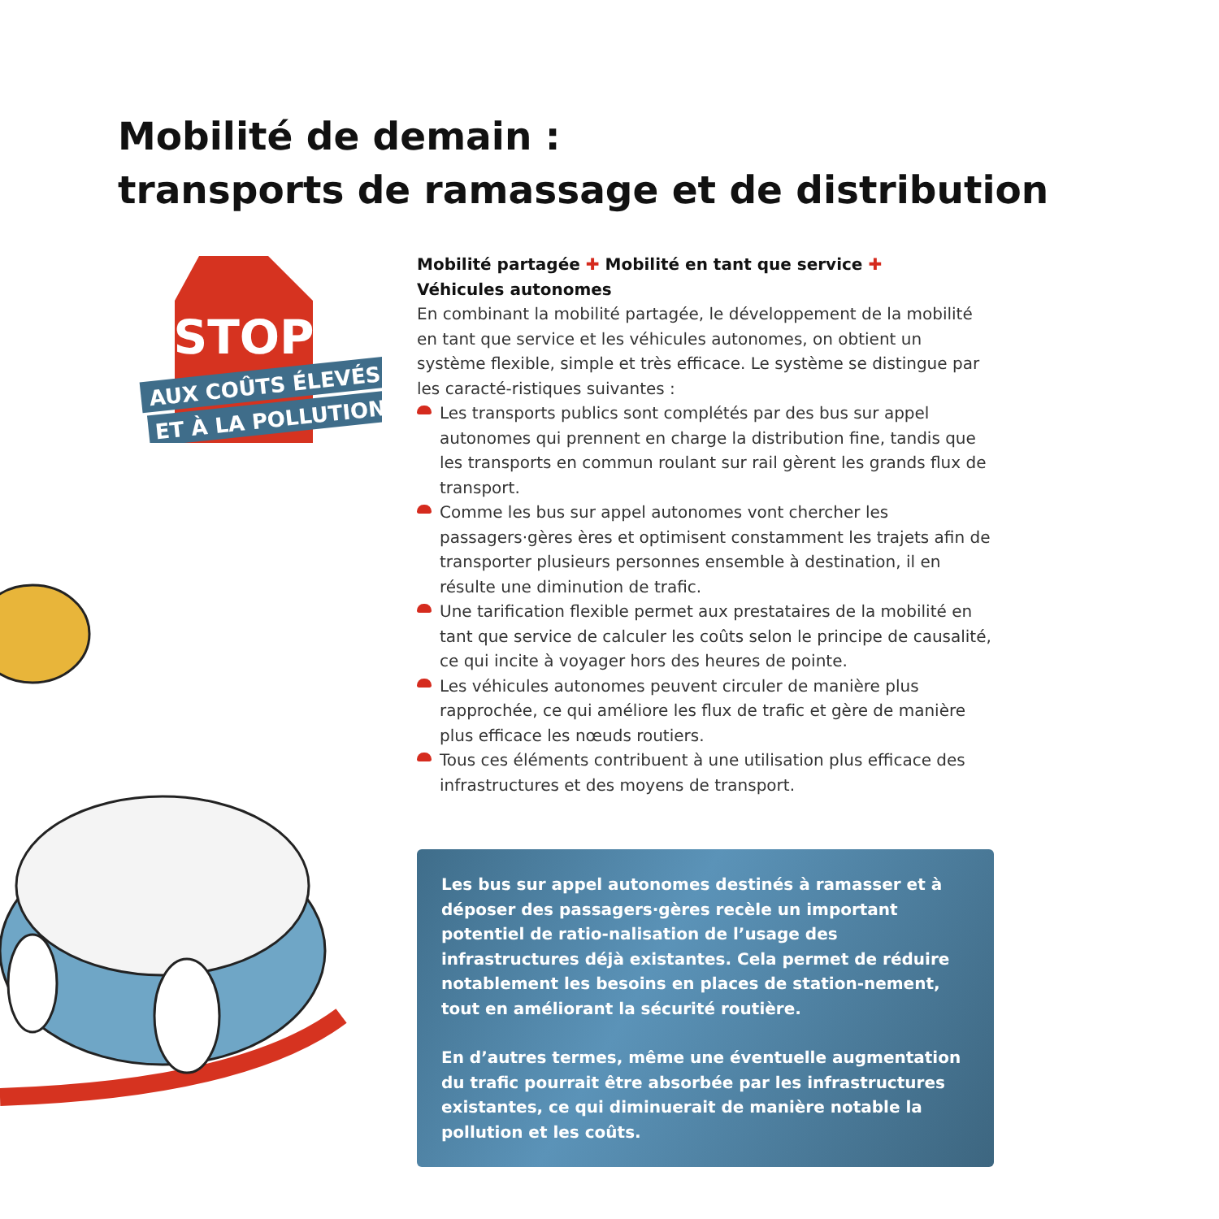Mobilité de demain :
transports de ramassage et de distribution
STOP
AUX COÛTS ÉLEVÉS
ET À LA POLLUTION
Mobilité partagée ✚ Mobilité en tant que service ✚
Véhicules autonomes
En combinant la mobilité partagée, le développement de la mobilité en tant que service et les véhicules autonomes, on obtient un système flexible, simple et très efficace. Le système se distingue par les caracté-ristiques suivantes :
Les transports publics sont complétés par des bus sur appel autonomes qui prennent en charge la distribution fine, tandis que les transports en commun roulant sur rail gèrent les grands flux de transport.
Comme les bus sur appel autonomes vont chercher les passagers·gères ères et optimisent constamment les trajets afin de transporter plusieurs personnes ensemble à destination, il en résulte une diminution de trafic.
Une tarification flexible permet aux prestataires de la mobilité en tant que service de calculer les coûts selon le principe de causalité, ce qui incite à voyager hors des heures de pointe.
Les véhicules autonomes peuvent circuler de manière plus rapprochée, ce qui améliore les flux de trafic et gère de manière plus efficace les nœuds routiers.
Tous ces éléments contribuent à une utilisation plus efficace des infrastructures et des moyens de transport.
Les bus sur appel autonomes destinés à ramasser et à déposer des passagers·gères recèle un important potentiel de ratio-nalisation de l’usage des infrastructures déjà existantes. Cela permet de réduire notablement les besoins en places de station-nement, tout en améliorant la sécurité routière.
En d’autres termes, même une éventuelle augmentation du trafic pourrait être absorbée par les infrastructures existantes, ce qui diminuerait de manière notable la pollution et les coûts.